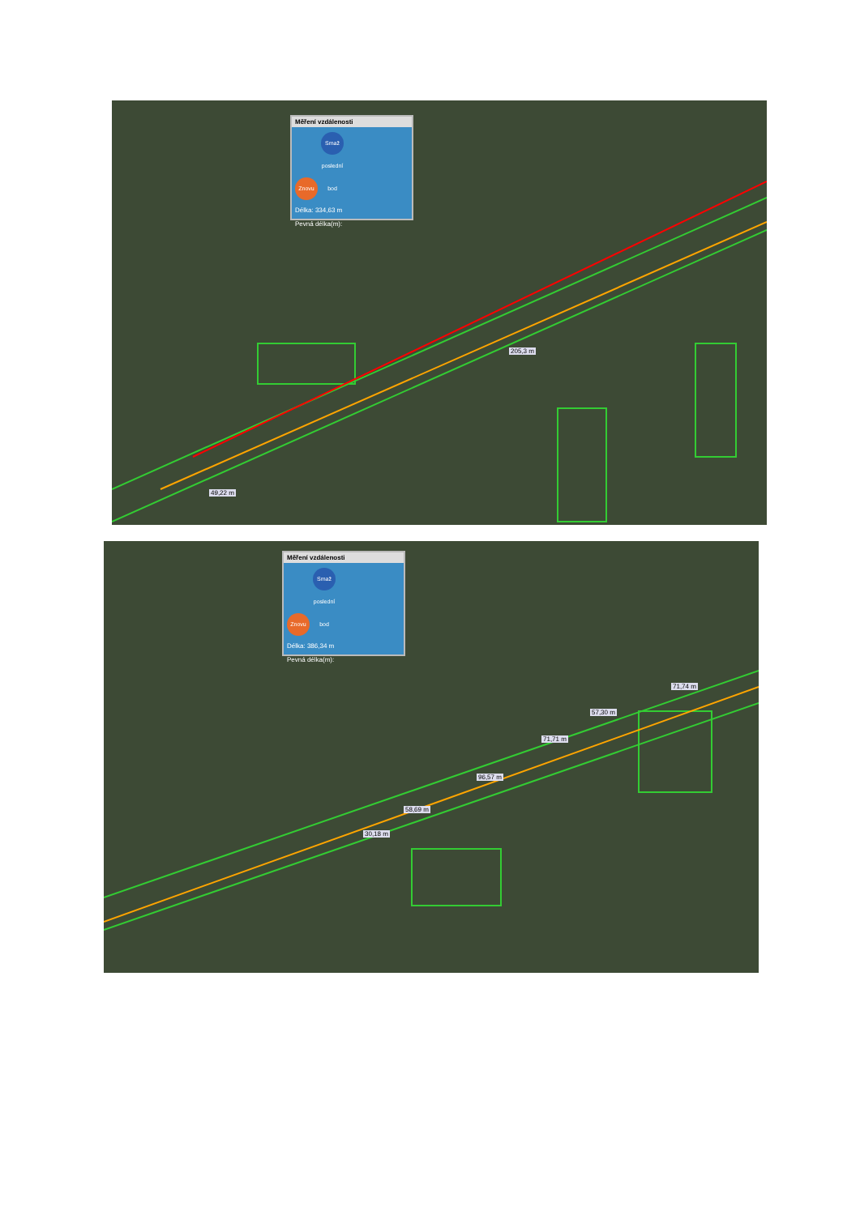Měření vzdálenosti
Znovu Smaž poslední bod
Délka: 334,63 m
Pevná délka(m):
205,3 m
49,22 m
Měření vzdálenosti
Znovu Smaž poslední bod
Délka: 386,34 m
Pevná délka(m):
71,74 m
57,30 m
71,71 m
96,57 m
58,69 m
30,18 m